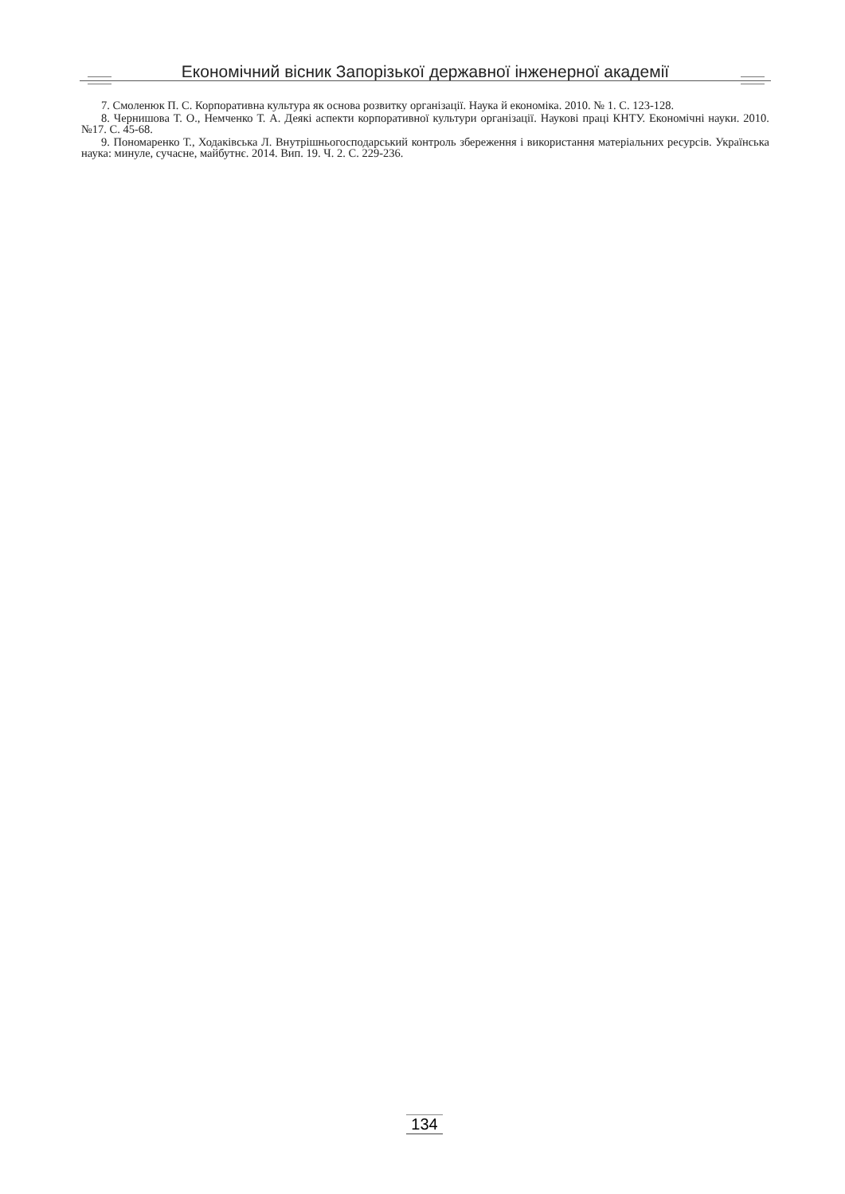Економічний вісник Запорізької державної інженерної академії
7. Смоленюк П. С. Корпоративна культура як основа розвитку організації. Наука й економіка. 2010. № 1. С. 123-128.
8. Чернишова Т. О., Немченко Т. А. Деякі аспекти корпоративної культури організації. Наукові праці КНТУ. Економічні науки. 2010. №17. С. 45-68.
9. Пономаренко Т., Ходаківська Л. Внутрішньогосподарський контроль збереження і використання матеріальних ресурсів. Українська наука: минуле, сучасне, майбутнє. 2014. Вип. 19. Ч. 2. С. 229-236.
134